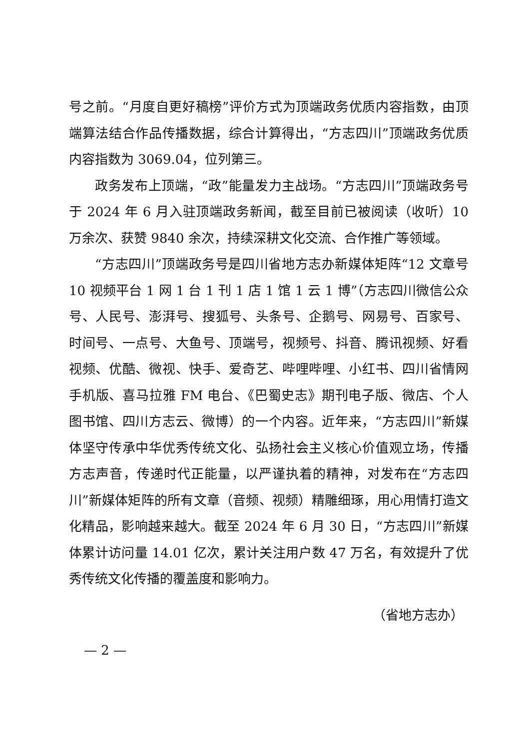号之前。“月度自更好稿榜”评价方式为顶端政务优质内容指数，由顶端算法结合作品传播数据，综合计算得出，“方志四川”顶端政务优质内容指数为 3069.04，位列第三。
政务发布上顶端，“政”能量发力主战场。“方志四川”顶端政务号于 2024 年 6 月入驻顶端政务新闻，截至目前已被阅读（收听）10 万余次、获赞 9840 余次，持续深耕文化交流、合作推广等领域。
“方志四川”顶端政务号是四川省地方志办新媒体矩阵“12 文章号 10 视频平台 1 网 1 台 1 刊 1 店 1 馆 1 云 1 博”（方志四川微信公众号、人民号、澎湃号、搜狐号、头条号、企鹅号、网易号、百家号、时间号、一点号、大鱼号、顶端号，视频号、抖音、腾讯视频、好看视频、优酷、微视、快手、爱奇艺、哔哩哔哩、小红书、四川省情网手机版、喜马拉雅 FM 电台、《巴蜀史志》期刊电子版、微店、个人图书馆、四川方志云、微博）的一个内容。近年来，“方志四川”新媒体坚守传承中华优秀传统文化、弘扬社会主义核心价值观立场，传播方志声音，传递时代正能量，以严谨执着的精神，对发布在“方志四川”新媒体矩阵的所有文章（音频、视频）精雕细琢，用心用情打造文化精品，影响越来越大。截至 2024 年 6 月 30 日，“方志四川”新媒体累计访问量 14.01 亿次，累计关注用户数 47 万名，有效提升了优秀传统文化传播的覆盖度和影响力。
（省地方志办）
— 2 —